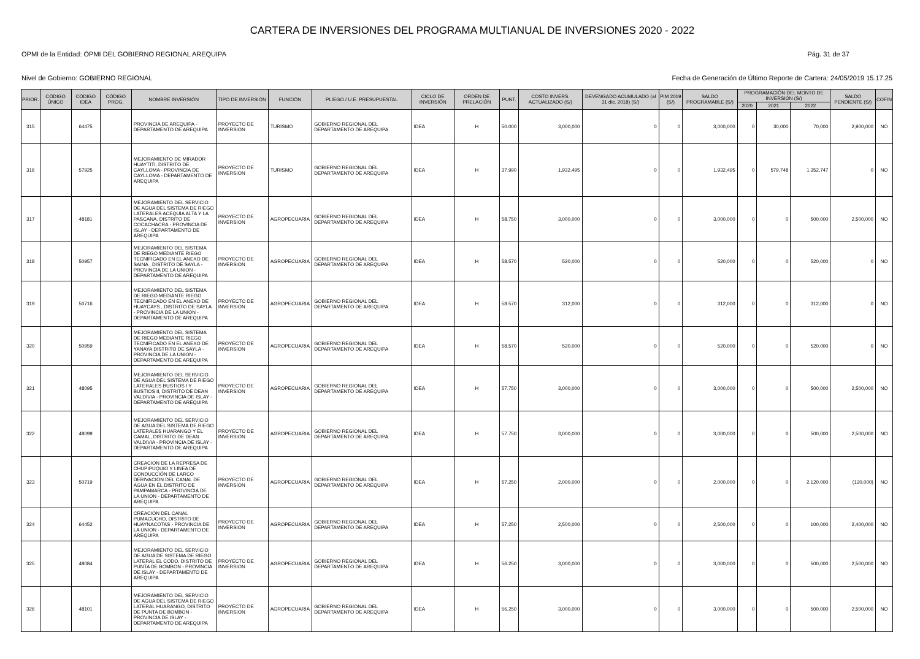CARTERA DE INVERSIONES DEL PROGRAMA MULTIANUAL DE INVERSIONES 2020 - 2022
OPMI de la Entidad: OPMI DEL GOBIERNO REGIONAL AREQUIPA Pág. 31 de 37
Nivel de Gobierno: GOBIERNO REGIONAL Fecha de Generación de Último Reporte de Cartera: 24/05/2019 15.17.25
| PRIOR. | CÓDIGO ÚNICO | CÓDIGO IDEA | CÓDIGO PROG. | NOMBRE INVERSIÓN | TIPO DE INVERSIÓN | FUNCIÓN | PLIEGO / U.E. PRESUPUESTAL | CICLO DE INVERSIÓN | ORDEN DE PRELACIÓN | PUNT. | COSTO INVERS. ACTUALIZADO (S/) | DEVENGADO ACUMULADO (al 31 dic. 2018) (S/) | PIM 2019 (S/) | SALDO PROGRAMABLE (S/) | PROGRAMACIÓN DEL MONTO DE INVERSIÓN (S/) | | | SALDO PENDIENTE (S/) | COFIN |
| --- | --- | --- | --- | --- | --- | --- | --- | --- | --- | --- | --- | --- | --- | --- | --- | --- | --- | --- | --- |
| | | | | | | | | | | | | | | | 2020 | 2021 | 2022 | | |
| 315 | | 64475 | | PROVINCIA DE AREQUIPA - DEPARTAMENTO DE AREQUIPA | PROYECTO DE INVERSION | TURISMO | GOBIERNO REGIONAL DEL DEPARTAMENTO DE AREQUIPA | IDEA | H | 50.000 | 3,000,000 | 0 | 0 | 3,000,000 | 0 | 30,000 | 70,000 | 2,900,000 | NO |
| 316 | | 57925 | | MEJORAMIENTO DE MIRADOR HUAYTITI, DISTRITO DE CAYLLOMA - PROVINCIA DE CAYLLOMA - DEPARTAMENTO DE AREQUIPA | PROYECTO DE INVERSION | TURISMO | GOBIERNO REGIONAL DEL DEPARTAMENTO DE AREQUIPA | IDEA | H | 37.990 | 1,932,495 | 0 | 0 | 1,932,495 | 0 | 579,748 | 1,352,747 | 0 | NO |
| 317 | | 48181 | | MEJORAMIENTO DEL SERVICIO DE AGUA DEL SISTEMA DE RIEGO LATERALES ACEQUIA ALTA Y LA PASCANA, DISTRITO DE COCACHACRA - PROVINCIA DE ISLAY - DEPARTAMENTO DE AREQUIPA | PROYECTO DE INVERSION | AGROPECUARIA | GOBIERNO REGIONAL DEL DEPARTAMENTO DE AREQUIPA | IDEA | H | 58.750 | 3,000,000 | 0 | 0 | 3,000,000 | 0 | 0 | 500,000 | 2,500,000 | NO |
| 318 | | 50957 | | MEJORAMIENTO DEL SISTEMA DE RIEGO MEDIANTE RIEGO TECNIFICADO EN EL ANEXO DE SAINA , DISTRITO DE SAYLA - PROVINCIA DE LA UNION - DEPARTAMENTO DE AREQUIPA | PROYECTO DE INVERSION | AGROPECUARIA | GOBIERNO REGIONAL DEL DEPARTAMENTO DE AREQUIPA | IDEA | H | 58.570 | 520,000 | 0 | 0 | 520,000 | 0 | 0 | 520,000 | 0 | NO |
| 319 | | 50716 | | MEJORAMIENTO DEL SISTEMA DE RIEGO MEDIANTE RIEGO TECNIFICADO EN EL ANEXO DE HUAYCAYS , DISTRITO DE SAYLA - PROVINCIA DE LA UNION - DEPARTAMENTO DE AREQUIPA | PROYECTO DE INVERSION | AGROPECUARIA | GOBIERNO REGIONAL DEL DEPARTAMENTO DE AREQUIPA | IDEA | H | 58.570 | 312,000 | 0 | 0 | 312,000 | 0 | 0 | 312,000 | 0 | NO |
| 320 | | 50959 | | MEJORAMIENTO DEL SISTEMA DE RIEGO MEDIANTE RIEGO TECNIFICADO EN EL ANEXO DE YANAYA DISTRITO DE SAYLA - PROVINCIA DE LA UNION - DEPARTAMENTO DE AREQUIPA | PROYECTO DE INVERSION | AGROPECUARIA | GOBIERNO REGIONAL DEL DEPARTAMENTO DE AREQUIPA | IDEA | H | 58.570 | 520,000 | 0 | 0 | 520,000 | 0 | 0 | 520,000 | 0 | NO |
| 321 | | 48095 | | MEJORAMIENTO DEL SERVICIO DE AGUA DEL SISTEMA DE RIEGO LATERALES BUSTIOS I Y BUSTIOS II, DISTRITO DE DEAN VALDIVIA - PROVINCIA DE ISLAY - DEPARTAMENTO DE AREQUIPA | PROYECTO DE INVERSION | AGROPECUARIA | GOBIERNO REGIONAL DEL DEPARTAMENTO DE AREQUIPA | IDEA | H | 57.750 | 3,000,000 | 0 | 0 | 3,000,000 | 0 | 0 | 500,000 | 2,500,000 | NO |
| 322 | | 48099 | | MEJORAMIENTO DEL SERVICIO DE AGUA DEL SISTEMA DE RIEGO LATERALES HUARANGO Y EL CAMAL, DISTRITO DE DEAN VALDIVIA - PROVINCIA DE ISLAY - DEPARTAMENTO DE AREQUIPA | PROYECTO DE INVERSION | AGROPECUARIA | GOBIERNO REGIONAL DEL DEPARTAMENTO DE AREQUIPA | IDEA | H | 57.750 | 3,000,000 | 0 | 0 | 3,000,000 | 0 | 0 | 500,000 | 2,500,000 | NO |
| 323 | | 50719 | | CREACION DE LA REPRESA DE CHUPIPUQUIO Y LINEA DE CONDUCCIÓN DE LARCO DERIVACION DEL CANAL DE AGUA EN EL DISTRITO DE PAMPAMARCA - PROVINCIA DE LA UNION - DEPARTAMENTO DE AREQUIPA | PROYECTO DE INVERSION | AGROPECUARIA | GOBIERNO REGIONAL DEL DEPARTAMENTO DE AREQUIPA | IDEA | H | 57.250 | 2,000,000 | 0 | 0 | 2,000,000 | 0 | 0 | 2,120,000 | (120,000) | NO |
| 324 | | 64452 | | CREACION DEL CANAL PUMACUCHO, DISTRITO DE HUAYNACOTAS - PROVINCIA DE LA UNION - DEPARTAMENTO DE AREQUIPA | PROYECTO DE INVERSION | AGROPECUARIA | GOBIERNO REGIONAL DEL DEPARTAMENTO DE AREQUIPA | IDEA | H | 57.250 | 2,500,000 | 0 | 0 | 2,500,000 | 0 | 0 | 100,000 | 2,400,000 | NO |
| 325 | | 48084 | | MEJORAMIENTO DEL SERVICIO DE AGUA DE SISTEMA DE RIEGO LATERAL EL CODO, DISTRITO DE PUNTA DE BOMBON - PROVINCIA DE ISLAY - DEPARTAMENTO DE AREQUIPA | PROYECTO DE INVERSION | AGROPECUARIA | GOBIERNO REGIONAL DEL DEPARTAMENTO DE AREQUIPA | IDEA | H | 56.250 | 3,000,000 | 0 | 0 | 3,000,000 | 0 | 0 | 500,000 | 2,500,000 | NO |
| 326 | | 48101 | | MEJORAMIENTO DEL SERVICIO DE AGUA DEL SISTEMA DE RIEGO LATERAL HUARANGO, DISTRITO DE PUNTA DE BOMBON - PROVINCIA DE ISLAY - DEPARTAMENTO DE AREQUIPA | PROYECTO DE INVERSION | AGROPECUARIA | GOBIERNO REGIONAL DEL DEPARTAMENTO DE AREQUIPA | IDEA | H | 56.250 | 3,000,000 | 0 | 0 | 3,000,000 | 0 | 0 | 500,000 | 2,500,000 | NO |